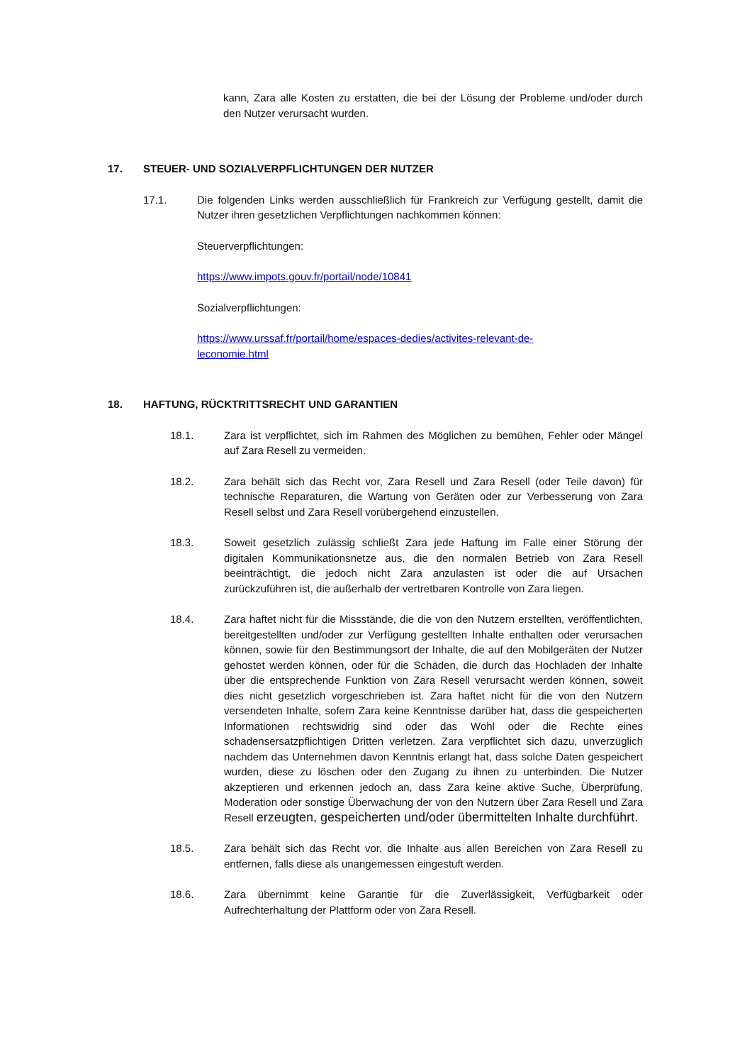kann, Zara alle Kosten zu erstatten, die bei der Lösung der Probleme und/oder durch den Nutzer verursacht wurden.
17. STEUER- UND SOZIALVERPFLICHTUNGEN DER NUTZER
17.1. Die folgenden Links werden ausschließlich für Frankreich zur Verfügung gestellt, damit die Nutzer ihren gesetzlichen Verpflichtungen nachkommen können:
Steuerverpflichtungen:
https://www.impots.gouv.fr/portail/node/10841
Sozialverpflichtungen:
https://www.urssaf.fr/portail/home/espaces-dedies/activites-relevant-de-
leconomie.html
18. HAFTUNG, RÜCKTRITTSRECHT UND GARANTIEN
18.1. Zara ist verpflichtet, sich im Rahmen des Möglichen zu bemühen, Fehler oder Mängel auf Zara Resell zu vermeiden.
18.2. Zara behält sich das Recht vor, Zara Resell und Zara Resell (oder Teile davon) für technische Reparaturen, die Wartung von Geräten oder zur Verbesserung von Zara Resell selbst und Zara Resell vorübergehend einzustellen.
18.3. Soweit gesetzlich zulässig schließt Zara jede Haftung im Falle einer Störung der digitalen Kommunikationsnetze aus, die den normalen Betrieb von Zara Resell beeinträchtigt, die jedoch nicht Zara anzulasten ist oder die auf Ursachen zurückzuführen ist, die außerhalb der vertretbaren Kontrolle von Zara liegen.
18.4. Zara haftet nicht für die Missstände, die die von den Nutzern erstellten, veröffentlichten, bereitgestellten und/oder zur Verfügung gestellten Inhalte enthalten oder verursachen können, sowie für den Bestimmungsort der Inhalte, die auf den Mobilgeräten der Nutzer gehostet werden können, oder für die Schäden, die durch das Hochladen der Inhalte über die entsprechende Funktion von Zara Resell verursacht werden können, soweit dies nicht gesetzlich vorgeschrieben ist. Zara haftet nicht für die von den Nutzern versendeten Inhalte, sofern Zara keine Kenntnisse darüber hat, dass die gespeicherten Informationen rechtswidrig sind oder das Wohl oder die Rechte eines schadensersatzpflichtigen Dritten verletzen. Zara verpflichtet sich dazu, unverzüglich nachdem das Unternehmen davon Kenntnis erlangt hat, dass solche Daten gespeichert wurden, diese zu löschen oder den Zugang zu ihnen zu unterbinden. Die Nutzer akzeptieren und erkennen jedoch an, dass Zara keine aktive Suche, Überprüfung, Moderation oder sonstige Überwachung der von den Nutzern über Zara Resell und Zara Resell erzeugten, gespeicherten und/oder übermittelten Inhalte durchführt.
18.5. Zara behält sich das Recht vor, die Inhalte aus allen Bereichen von Zara Resell zu entfernen, falls diese als unangemessen eingestuft werden.
18.6. Zara übernimmt keine Garantie für die Zuverlässigkeit, Verfügbarkeit oder Aufrechterhaltung der Plattform oder von Zara Resell.